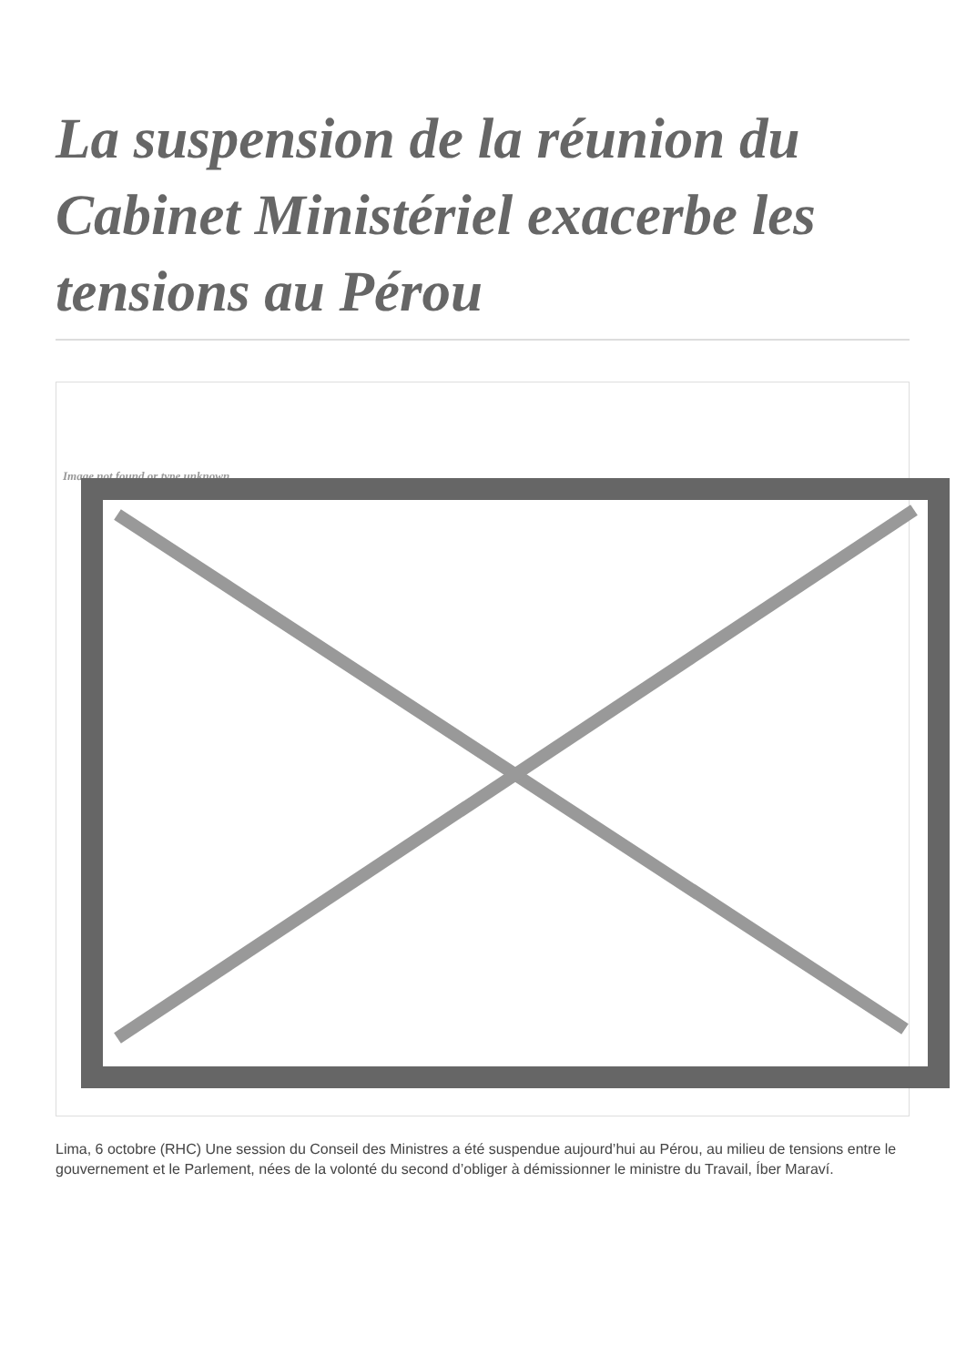La suspension de la réunion du Cabinet Ministériel exacerbe les tensions au Pérou
Image not found or type unknown
Lima, 6 octobre (RHC) Une session du Conseil des Ministres a été suspendue aujourd’hui au Pérou, au milieu de tensions entre le gouvernement et le Parlement, nées de la volonté du second d’obliger à démissionner le ministre du Travail, Íber Maraví.